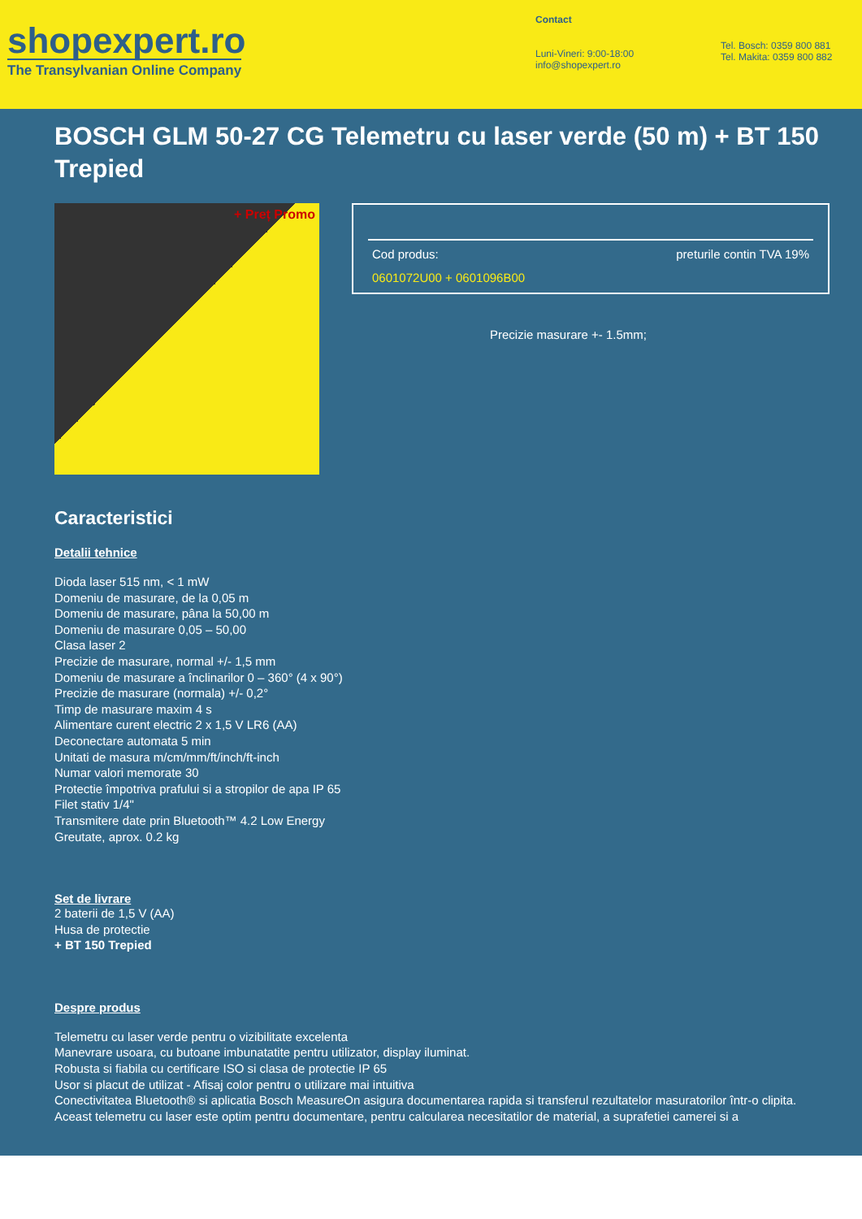shopexpert.ro
The Transylvanian Online Company
Contact
Luni-Vineri: 9:00-18:00
info@shopexpert.ro
Tel. Bosch: 0359 800 881
Tel. Makita: 0359 800 882
BOSCH GLM 50-27 CG Telemetru cu laser verde (50 m) + BT 150 Trepied
+ Preț Promo
Cod produs: preturile contin TVA 19%
0601072U00 + 0601096B00
Precizie masurare +- 1.5mm;
Caracteristici
Detalii tehnice
Dioda laser 515 nm, < 1 mW
Domeniu de masurare, de la 0,05 m
Domeniu de masurare, pâna la 50,00 m
Domeniu de masurare 0,05 – 50,00
Clasa laser 2
Precizie de masurare, normal +/- 1,5 mm
Domeniu de masurare a înclinarilor 0 – 360° (4 x 90°)
Precizie de masurare (normala) +/- 0,2°
Timp de masurare maxim 4 s
Alimentare curent electric 2 x 1,5 V LR6 (AA)
Deconectare automata 5 min
Unitati de masura m/cm/mm/ft/inch/ft-inch
Numar valori memorate 30
Protectie împotriva prafului si a stropilor de apa IP 65
Filet stativ 1/4"
Transmitere date prin Bluetooth™ 4.2 Low Energy
Greutate, aprox. 0.2 kg
Set de livrare
2 baterii de 1,5 V (AA)
Husa de protectie
+ BT 150 Trepied
Despre produs
Telemetru cu laser verde pentru o vizibilitate excelenta
Manevrare usoara, cu butoane imbunatatite pentru utilizator, display iluminat.
Robusta si fiabila cu certificare ISO si clasa de protectie IP 65
Usor si placut de utilizat - Afisaj color pentru o utilizare mai intuitiva
Conectivitatea Bluetooth® si aplicatia Bosch MeasureOn asigura documentarea rapida si transferul rezultatelor masuratorilor într-o clipita.
Aceast telemetru cu laser este optim pentru documentare, pentru calcularea necesitatilor de material, a suprafetiei camerei si a